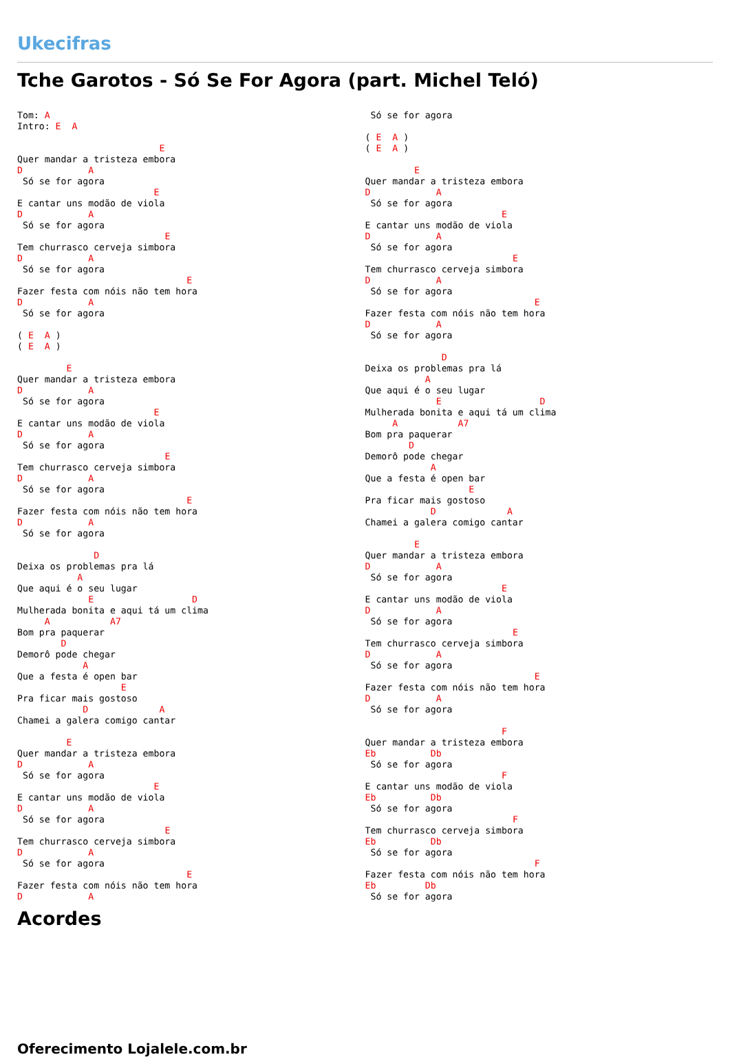Ukecifras
Tche Garotos - Só Se For Agora (part. Michel Teló)
Tom: A
Intro: E  A

                          E
Quer mandar a tristeza embora
D            A
 Só se for agora
                         E
E cantar uns modão de viola
D            A
 Só se for agora
                           E
Tem churrasco cerveja simbora
D            A
 Só se for agora
                               E
Fazer festa com nóis não tem hora
D            A
 Só se for agora

( E  A )
( E  A )

         E
Quer mandar a tristeza embora
D            A
 Só se for agora
                         E
E cantar uns modão de viola
D            A
 Só se for agora
                           E
Tem churrasco cerveja simbora
D            A
 Só se for agora
                               E
Fazer festa com nóis não tem hora
D            A
 Só se for agora

              D
Deixa os problemas pra lá
           A
Que aqui é o seu lugar
             E                  D
Mulherada bonita e aqui tá um clima
     A           A7
Bom pra paquerar
        D
Demorô pode chegar
            A
Que a festa é open bar
                   E
Pra ficar mais gostoso
            D             A
Chamei a galera comigo cantar

         E
Quer mandar a tristeza embora
D            A
 Só se for agora
                         E
E cantar uns modão de viola
D            A
 Só se for agora
                           E
Tem churrasco cerveja simbora
D            A
 Só se for agora
                               E
Fazer festa com nóis não tem hora
D            A
 Só se for agora

( E  A )
( E  A )

         E
Quer mandar a tristeza embora
D            A
 Só se for agora
                         E
E cantar uns modão de viola
D            A
 Só se for agora
                           E
Tem churrasco cerveja simbora
D            A
 Só se for agora
                               E
Fazer festa com nóis não tem hora
D            A
 Só se for agora

              D
Deixa os problemas pra lá
           A
Que aqui é o seu lugar
             E                  D
Mulherada bonita e aqui tá um clima
     A           A7
Bom pra paquerar
        D
Demorô pode chegar
            A
Que a festa é open bar
                   E
Pra ficar mais gostoso
            D             A
Chamei a galera comigo cantar

         E
Quer mandar a tristeza embora
D            A
 Só se for agora
                         E
E cantar uns modão de viola
D            A
 Só se for agora
                           E
Tem churrasco cerveja simbora
D            A
 Só se for agora
                               E
Fazer festa com nóis não tem hora
D            A
 Só se for agora

                         F
Quer mandar a tristeza embora
Eb          Db
 Só se for agora
                         F
E cantar uns modão de viola
Eb          Db
 Só se for agora
                           F
Tem churrasco cerveja simbora
Eb          Db
 Só se for agora
                               F
Fazer festa com nóis não tem hora
Eb         Db
 Só se for agora
Acordes
Oferecimento Lojalele.com.br